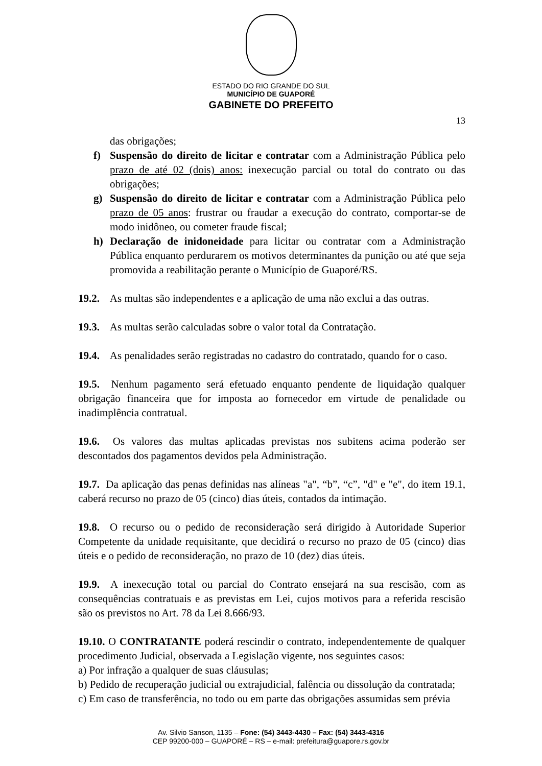ESTADO DO RIO GRANDE DO SUL
MUNICÍPIO DE GUAPORÉ
GABINETE DO PREFEITO
13
das obrigações;
f) Suspensão do direito de licitar e contratar com a Administração Pública pelo prazo de até 02 (dois) anos: inexecução parcial ou total do contrato ou das obrigações;
g) Suspensão do direito de licitar e contratar com a Administração Pública pelo prazo de 05 anos: frustrar ou fraudar a execução do contrato, comportar-se de modo inidôneo, ou cometer fraude fiscal;
h) Declaração de inidoneidade para licitar ou contratar com a Administração Pública enquanto perdurarem os motivos determinantes da punição ou até que seja promovida a reabilitação perante o Município de Guaporé/RS.
19.2. As multas são independentes e a aplicação de uma não exclui a das outras.
19.3. As multas serão calculadas sobre o valor total da Contratação.
19.4. As penalidades serão registradas no cadastro do contratado, quando for o caso.
19.5. Nenhum pagamento será efetuado enquanto pendente de liquidação qualquer obrigação financeira que for imposta ao fornecedor em virtude de penalidade ou inadimplência contratual.
19.6. Os valores das multas aplicadas previstas nos subitens acima poderão ser descontados dos pagamentos devidos pela Administração.
19.7. Da aplicação das penas definidas nas alíneas "a", “b”, “c”, "d" e "e", do item 19.1, caberá recurso no prazo de 05 (cinco) dias úteis, contados da intimação.
19.8. O recurso ou o pedido de reconsideração será dirigido à Autoridade Superior Competente da unidade requisitante, que decidirá o recurso no prazo de 05 (cinco) dias úteis e o pedido de reconsideração, no prazo de 10 (dez) dias úteis.
19.9. A inexecução total ou parcial do Contrato ensejará na sua rescisão, com as consequências contratuais e as previstas em Lei, cujos motivos para a referida rescisão são os previstos no Art. 78 da Lei 8.666/93.
19.10. O CONTRATANTE poderá rescindir o contrato, independentemente de qualquer procedimento Judicial, observada a Legislação vigente, nos seguintes casos:
a) Por infração a qualquer de suas cláusulas;
b) Pedido de recuperação judicial ou extrajudicial, falência ou dissolução da contratada;
c) Em caso de transferência, no todo ou em parte das obrigações assumidas sem prévia
Av. Silvio Sanson, 1135 – Fone: (54) 3443-4430 – Fax: (54) 3443-4316
CEP 99200-000 – GUAPORÉ – RS – e-mail: prefeitura@guapore.rs.gov.br